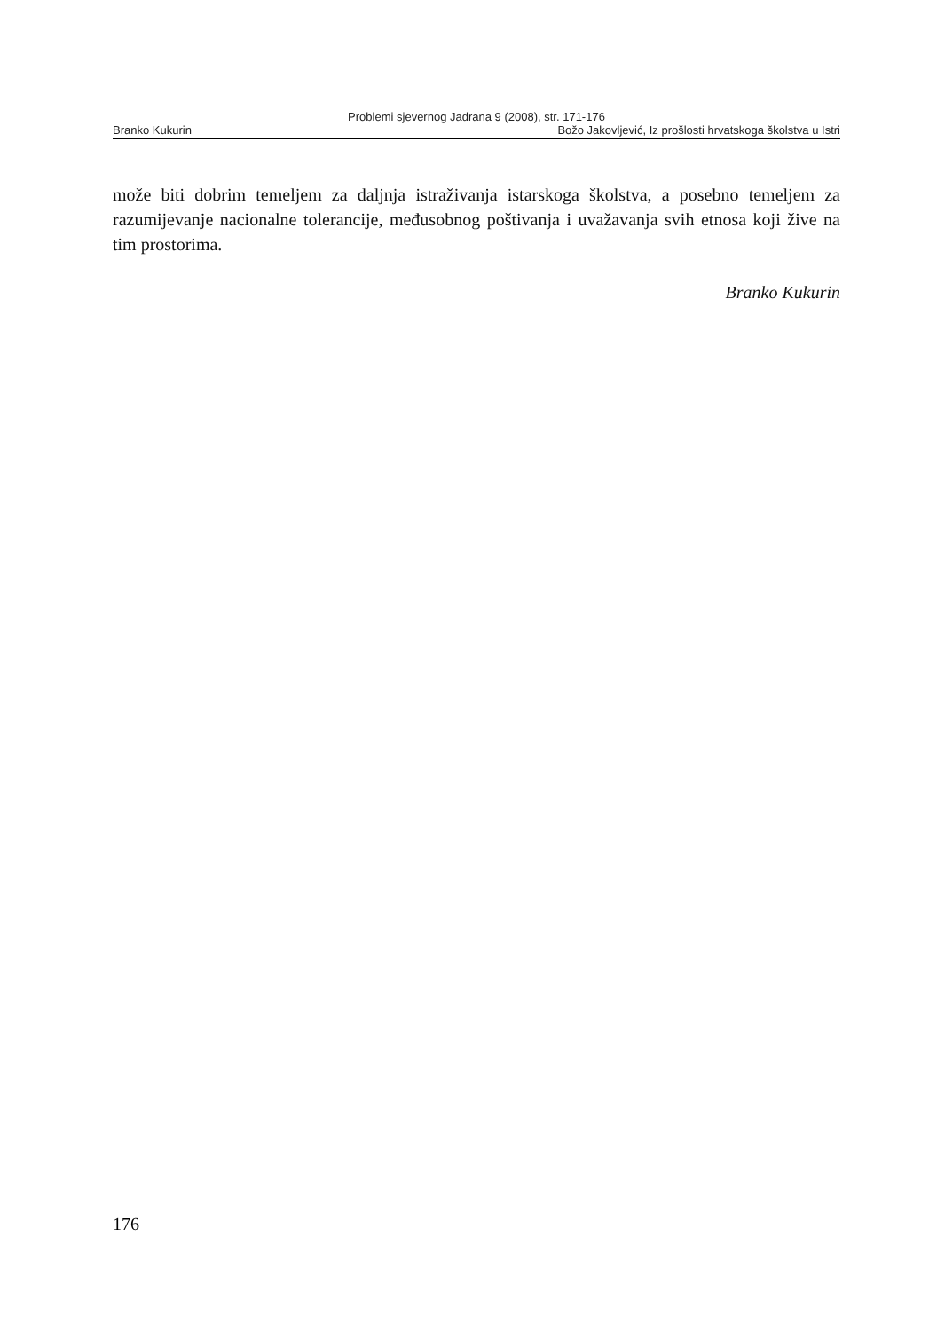Problemi sjevernog Jadrana 9 (2008), str. 171-176
Branko Kukurin Božo Jakovljević, Iz prošlosti hrvatskoga školstva u Istri
može biti dobrim temeljem za daljnja istraživanja istarskoga školstva, a posebno temeljem za razumijevanje nacionalne tolerancije, međusobnog poštivanja i uvažavanja svih etnosa koji žive na tim prostorima.
Branko Kukurin
176